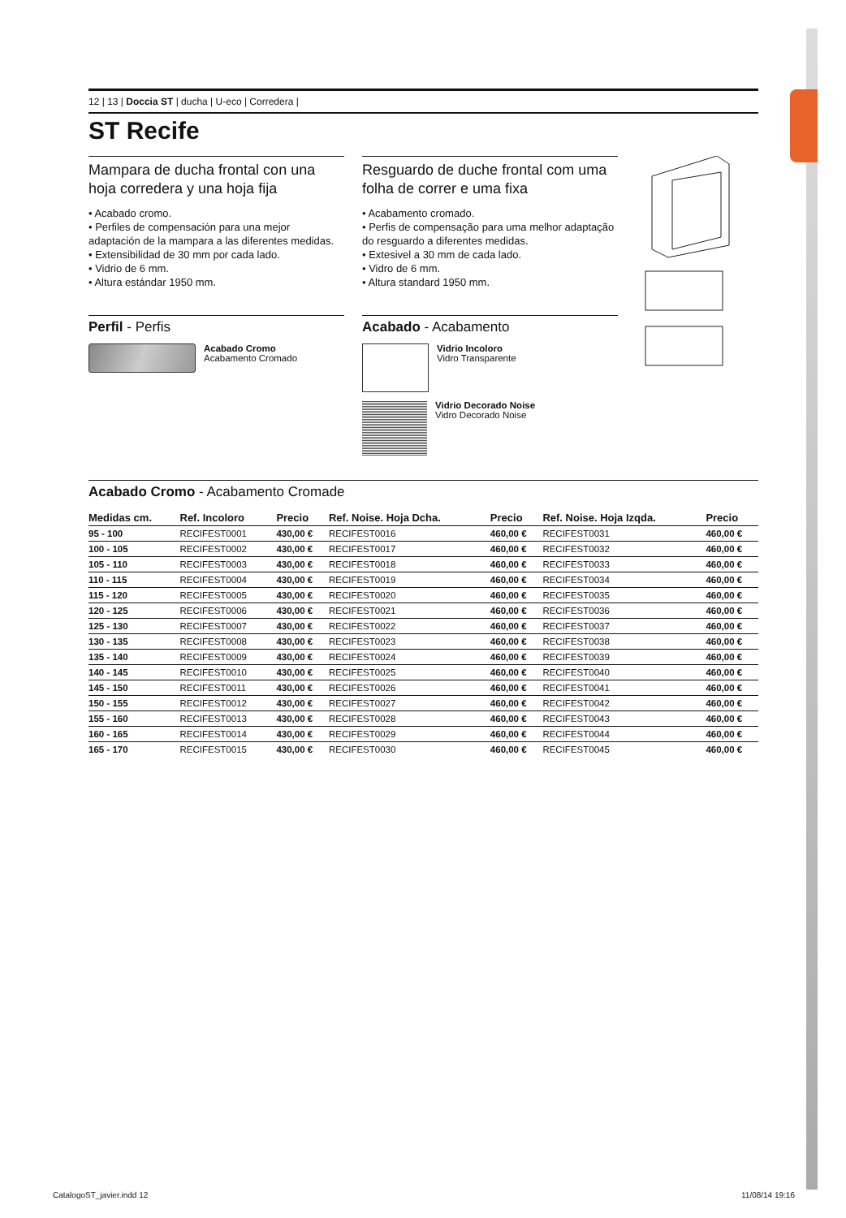12 | 13 | Doccia ST | ducha | U-eco | Corredera |
ST Recife
Mampara de ducha frontal con una hoja corredera y una hoja fija
• Acabado cromo.
• Perfiles de compensación para una mejor adaptación de la mampara a las diferentes medidas.
• Extensibilidad de 30 mm por cada lado.
• Vidrio de 6 mm.
• Altura estándar 1950 mm.
Perfil - Perfis
Acabado Cromo
Acabamento Cromado
Resguardo de duche frontal com uma folha de correr e uma fixa
• Acabamento cromado.
• Perfis de compensação para uma melhor adaptação do resguardo a diferentes medidas.
• Extesivel a 30 mm de cada lado.
• Vidro de 6 mm.
• Altura standard 1950 mm.
Acabado - Acabamento
Vidrio Incoloro
Vidro Transparente
Vidrio Decorado Noise
Vidro Decorado Noise
Acabado Cromo - Acabamento Cromade
| Medidas cm. | Ref. Incoloro | Precio | Ref. Noise. Hoja Dcha. | Precio | Ref. Noise. Hoja Izqda. | Precio |
| --- | --- | --- | --- | --- | --- | --- |
| 95 - 100 | RECIFEST0001 | 430,00 € | RECIFEST0016 | 460,00 € | RECIFEST0031 | 460,00 € |
| 100 - 105 | RECIFEST0002 | 430,00 € | RECIFEST0017 | 460,00 € | RECIFEST0032 | 460,00 € |
| 105 - 110 | RECIFEST0003 | 430,00 € | RECIFEST0018 | 460,00 € | RECIFEST0033 | 460,00 € |
| 110 - 115 | RECIFEST0004 | 430,00 € | RECIFEST0019 | 460,00 € | RECIFEST0034 | 460,00 € |
| 115 - 120 | RECIFEST0005 | 430,00 € | RECIFEST0020 | 460,00 € | RECIFEST0035 | 460,00 € |
| 120 - 125 | RECIFEST0006 | 430,00 € | RECIFEST0021 | 460,00 € | RECIFEST0036 | 460,00 € |
| 125 - 130 | RECIFEST0007 | 430,00 € | RECIFEST0022 | 460,00 € | RECIFEST0037 | 460,00 € |
| 130 - 135 | RECIFEST0008 | 430,00 € | RECIFEST0023 | 460,00 € | RECIFEST0038 | 460,00 € |
| 135 - 140 | RECIFEST0009 | 430,00 € | RECIFEST0024 | 460,00 € | RECIFEST0039 | 460,00 € |
| 140 - 145 | RECIFEST0010 | 430,00 € | RECIFEST0025 | 460,00 € | RECIFEST0040 | 460,00 € |
| 145 - 150 | RECIFEST0011 | 430,00 € | RECIFEST0026 | 460,00 € | RECIFEST0041 | 460,00 € |
| 150 - 155 | RECIFEST0012 | 430,00 € | RECIFEST0027 | 460,00 € | RECIFEST0042 | 460,00 € |
| 155 - 160 | RECIFEST0013 | 430,00 € | RECIFEST0028 | 460,00 € | RECIFEST0043 | 460,00 € |
| 160 - 165 | RECIFEST0014 | 430,00 € | RECIFEST0029 | 460,00 € | RECIFEST0044 | 460,00 € |
| 165 - 170 | RECIFEST0015 | 430,00 € | RECIFEST0030 | 460,00 € | RECIFEST0045 | 460,00 € |
CatalogoST_javier.indd 12 11/08/14 19:16